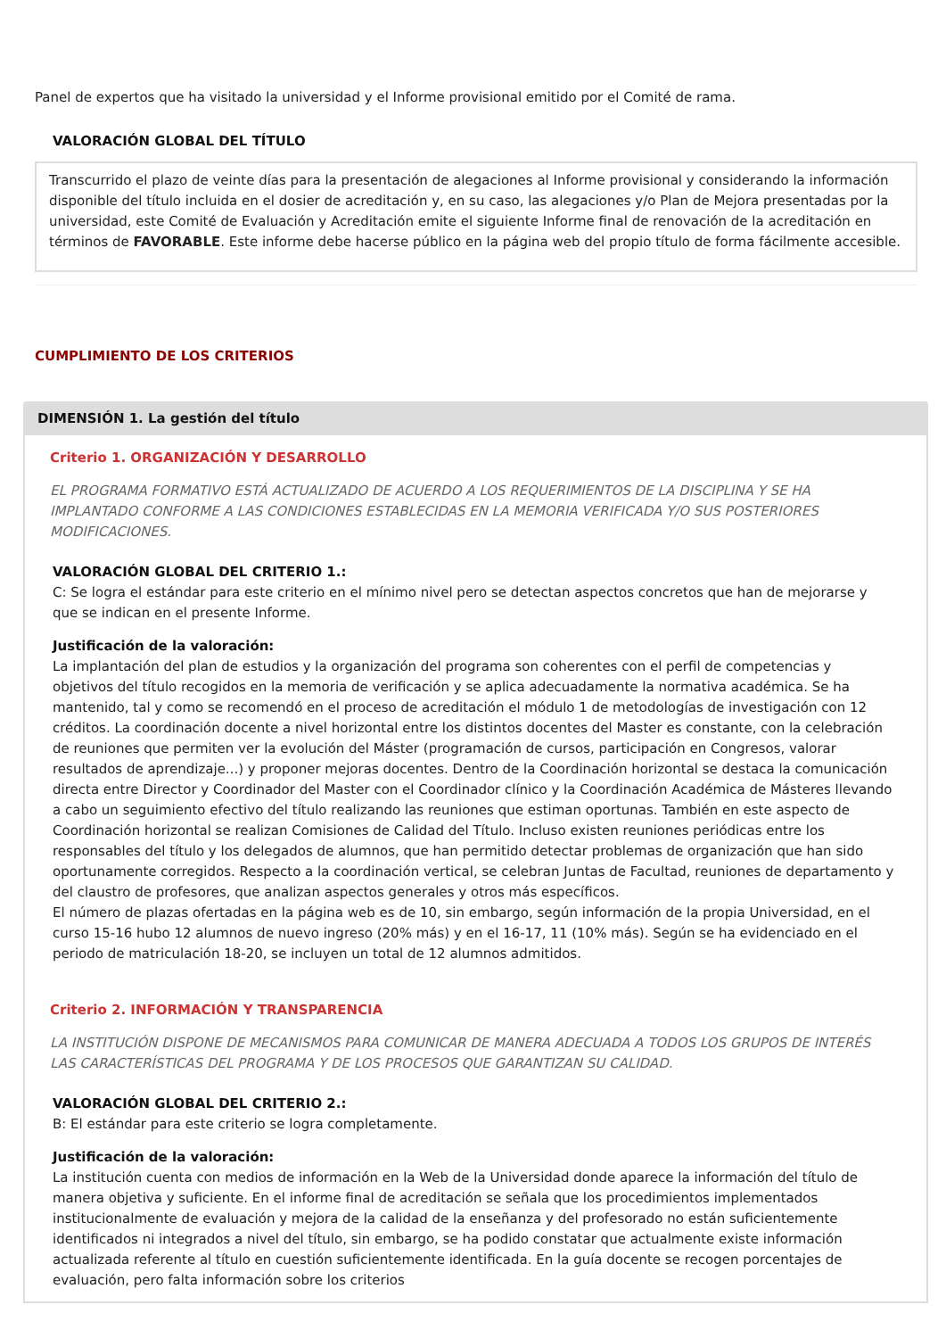Panel de expertos que ha visitado la universidad y el Informe provisional emitido por el Comité de rama.
VALORACIÓN GLOBAL DEL TÍTULO
Transcurrido el plazo de veinte días para la presentación de alegaciones al Informe provisional y considerando la información disponible del título incluida en el dosier de acreditación y, en su caso, las alegaciones y/o Plan de Mejora presentadas por la universidad, este Comité de Evaluación y Acreditación emite el siguiente Informe final de renovación de la acreditación en términos de FAVORABLE. Este informe debe hacerse público en la página web del propio título de forma fácilmente accesible.
CUMPLIMIENTO DE LOS CRITERIOS
DIMENSIÓN 1. La gestión del título
Criterio 1. ORGANIZACIÓN Y DESARROLLO
EL PROGRAMA FORMATIVO ESTÁ ACTUALIZADO DE ACUERDO A LOS REQUERIMIENTOS DE LA DISCIPLINA Y SE HA IMPLANTADO CONFORME A LAS CONDICIONES ESTABLECIDAS EN LA MEMORIA VERIFICADA Y/O SUS POSTERIORES MODIFICACIONES.
VALORACIÓN GLOBAL DEL CRITERIO 1.:
C: Se logra el estándar para este criterio en el mínimo nivel pero se detectan aspectos concretos que han de mejorarse y que se indican en el presente Informe.
Justificación de la valoración:
La implantación del plan de estudios y la organización del programa son coherentes con el perfil de competencias y objetivos del título recogidos en la memoria de verificación y se aplica adecuadamente la normativa académica. Se ha mantenido, tal y como se recomendó en el proceso de acreditación el módulo 1 de metodologías de investigación con 12 créditos. La coordinación docente a nivel horizontal entre los distintos docentes del Master es constante, con la celebración de reuniones que permiten ver la evolución del Máster (programación de cursos, participación en Congresos, valorar resultados de aprendizaje...) y proponer mejoras docentes. Dentro de la Coordinación horizontal se destaca la comunicación directa entre Director y Coordinador del Master con el Coordinador clínico y la Coordinación Académica de Másteres llevando a cabo un seguimiento efectivo del título realizando las reuniones que estiman oportunas. También en este aspecto de Coordinación horizontal se realizan Comisiones de Calidad del Título. Incluso existen reuniones periódicas entre los responsables del título y los delegados de alumnos, que han permitido detectar problemas de organización que han sido oportunamente corregidos. Respecto a la coordinación vertical, se celebran Juntas de Facultad, reuniones de departamento y del claustro de profesores, que analizan aspectos generales y otros más específicos.
El número de plazas ofertadas en la página web es de 10, sin embargo, según información de la propia Universidad, en el curso 15-16 hubo 12 alumnos de nuevo ingreso (20% más) y en el 16-17, 11 (10% más). Según se ha evidenciado en el periodo de matriculación 18-20, se incluyen un total de 12 alumnos admitidos.
Criterio 2. INFORMACIÓN Y TRANSPARENCIA
LA INSTITUCIÓN DISPONE DE MECANISMOS PARA COMUNICAR DE MANERA ADECUADA A TODOS LOS GRUPOS DE INTERÉS LAS CARACTERÍSTICAS DEL PROGRAMA Y DE LOS PROCESOS QUE GARANTIZAN SU CALIDAD.
VALORACIÓN GLOBAL DEL CRITERIO 2.:
B: El estándar para este criterio se logra completamente.
Justificación de la valoración:
La institución cuenta con medios de información en la Web de la Universidad donde aparece la información del título de manera objetiva y suficiente. En el informe final de acreditación se señala que los procedimientos implementados institucionalmente de evaluación y mejora de la calidad de la enseñanza y del profesorado no están suficientemente identificados ni integrados a nivel del título, sin embargo, se ha podido constatar que actualmente existe información actualizada referente al título en cuestión suficientemente identificada. En la guía docente se recogen porcentajes de evaluación, pero falta información sobre los criterios